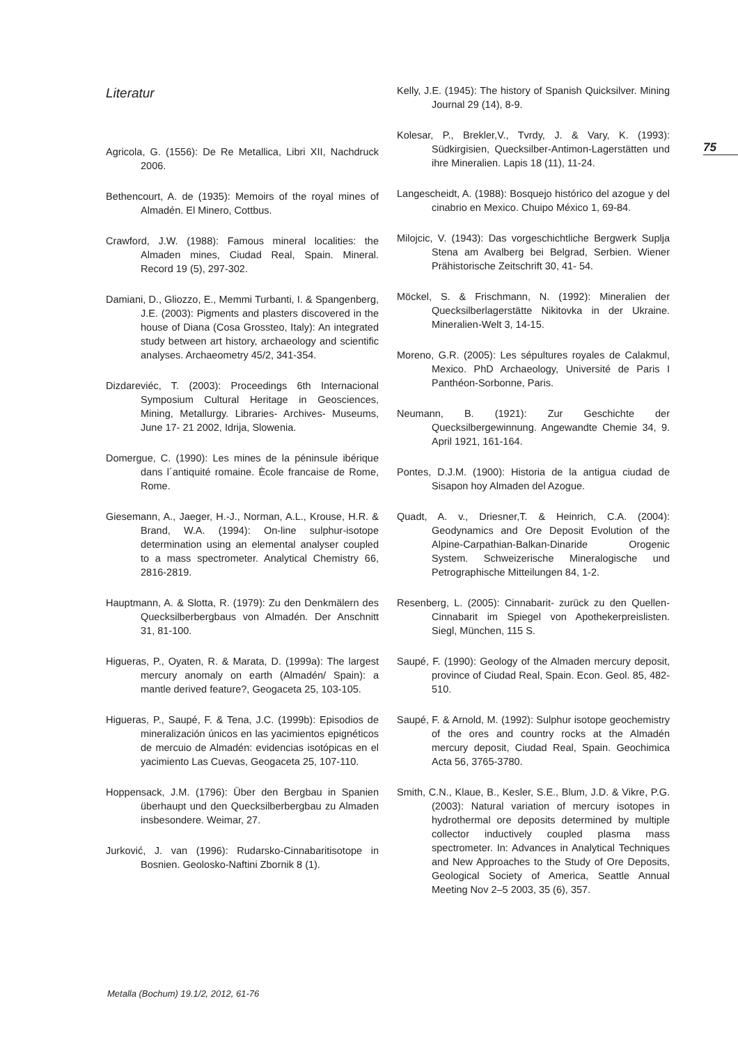75
Literatur
Agricola, G. (1556): De Re Metallica, Libri XII, Nachdruck 2006.
Bethencourt, A. de (1935): Memoirs of the royal mines of Almadén. El Minero, Cottbus.
Crawford, J.W. (1988): Famous mineral localities: the Almaden mines, Ciudad Real, Spain. Mineral. Record 19 (5), 297-302.
Damiani, D., Gliozzo, E., Memmi Turbanti, I. & Spangenberg, J.E. (2003): Pigments and plasters discovered in the house of Diana (Cosa Grossteo, Italy): An integrated study between art history, archaeology and scientific analyses. Archaeometry 45/2, 341-354.
Dizdareviéc, T. (2003): Proceedings 6th Internacional Symposium Cultural Heritage in Geosciences, Mining, Metallurgy. Libraries- Archives- Museums, June 17- 21 2002, Idrija, Slowenia.
Domergue, C. (1990): Les mines de la péninsule ibérique dans l´antiquité romaine. Ècole francaise de Rome, Rome.
Giesemann, A., Jaeger, H.-J., Norman, A.L., Krouse, H.R. & Brand, W.A. (1994): On-line sulphur-isotope determination using an elemental analyser coupled to a mass spectrometer. Analytical Chemistry 66, 2816-2819.
Hauptmann, A. & Slotta, R. (1979): Zu den Denkmälern des Quecksilberbergbaus von Almadén. Der Anschnitt 31, 81-100.
Higueras, P., Oyaten, R. & Marata, D. (1999a): The largest mercury anomaly on earth (Almadén/ Spain): a mantle derived feature?, Geogaceta 25, 103-105.
Higueras, P., Saupé, F. & Tena, J.C. (1999b): Episodios de mineralización únicos en las yacimientos epignéticos de mercuio de Almadén: evidencias isotópicas en el yacimiento Las Cuevas, Geogaceta 25, 107-110.
Hoppensack, J.M. (1796): Über den Bergbau in Spanien überhaupt und den Quecksilberbergbau zu Almaden insbesondere. Weimar, 27.
Jurković, J. van (1996): Rudarsko-Cinnabaritisotope in Bosnien. Geolosko-Naftini Zbornik 8 (1).
Kelly, J.E. (1945): The history of Spanish Quicksilver. Mining Journal 29 (14), 8-9.
Kolesar, P., Brekler,V., Tvrdy, J. & Vary, K. (1993): Südkirgisien, Quecksilber-Antimon-Lagerstätten und ihre Mineralien. Lapis 18 (11), 11-24.
Langescheidt, A. (1988): Bosquejo histórico del azogue y del cinabrio en Mexico. Chuipo México 1, 69-84.
Milojcic, V. (1943): Das vorgeschichtliche Bergwerk Suplja Stena am Avalberg bei Belgrad, Serbien. Wiener Prähistorische Zeitschrift 30, 41- 54.
Möckel, S. & Frischmann, N. (1992): Mineralien der Quecksilberlagerstätte Nikitovka in der Ukraine. Mineralien-Welt 3, 14-15.
Moreno, G.R. (2005): Les sépultures royales de Calakmul, Mexico. PhD Archaeology, Université de Paris I Panthéon-Sorbonne, Paris.
Neumann, B. (1921): Zur Geschichte der Quecksilbergewinnung. Angewandte Chemie 34, 9. April 1921, 161-164.
Pontes, D.J.M. (1900): Historia de la antigua ciudad de Sisapon hoy Almaden del Azogue.
Quadt, A. v., Driesner,T. & Heinrich, C.A. (2004): Geodynamics and Ore Deposit Evolution of the Alpine-Carpathian-Balkan-Dinaride Orogenic System. Schweizerische Mineralogische und Petrographische Mitteilungen 84, 1-2.
Resenberg, L. (2005): Cinnabarit- zurück zu den Quellen- Cinnabarit im Spiegel von Apothekerpreislisten. Siegl, München, 115 S.
Saupé, F. (1990): Geology of the Almaden mercury deposit, province of Ciudad Real, Spain. Econ. Geol. 85, 482-510.
Saupé, F. & Arnold, M. (1992): Sulphur isotope geochemistry of the ores and country rocks at the Almadén mercury deposit, Ciudad Real, Spain. Geochimica Acta 56, 3765-3780.
Smith, C.N., Klaue, B., Kesler, S.E., Blum, J.D. & Vikre, P.G. (2003): Natural variation of mercury isotopes in hydrothermal ore deposits determined by multiple collector inductively coupled plasma mass spectrometer. In: Advances in Analytical Techniques and New Approaches to the Study of Ore Deposits, Geological Society of America, Seattle Annual Meeting Nov 2–5 2003, 35 (6), 357.
Metalla (Bochum) 19.1/2, 2012, 61-76